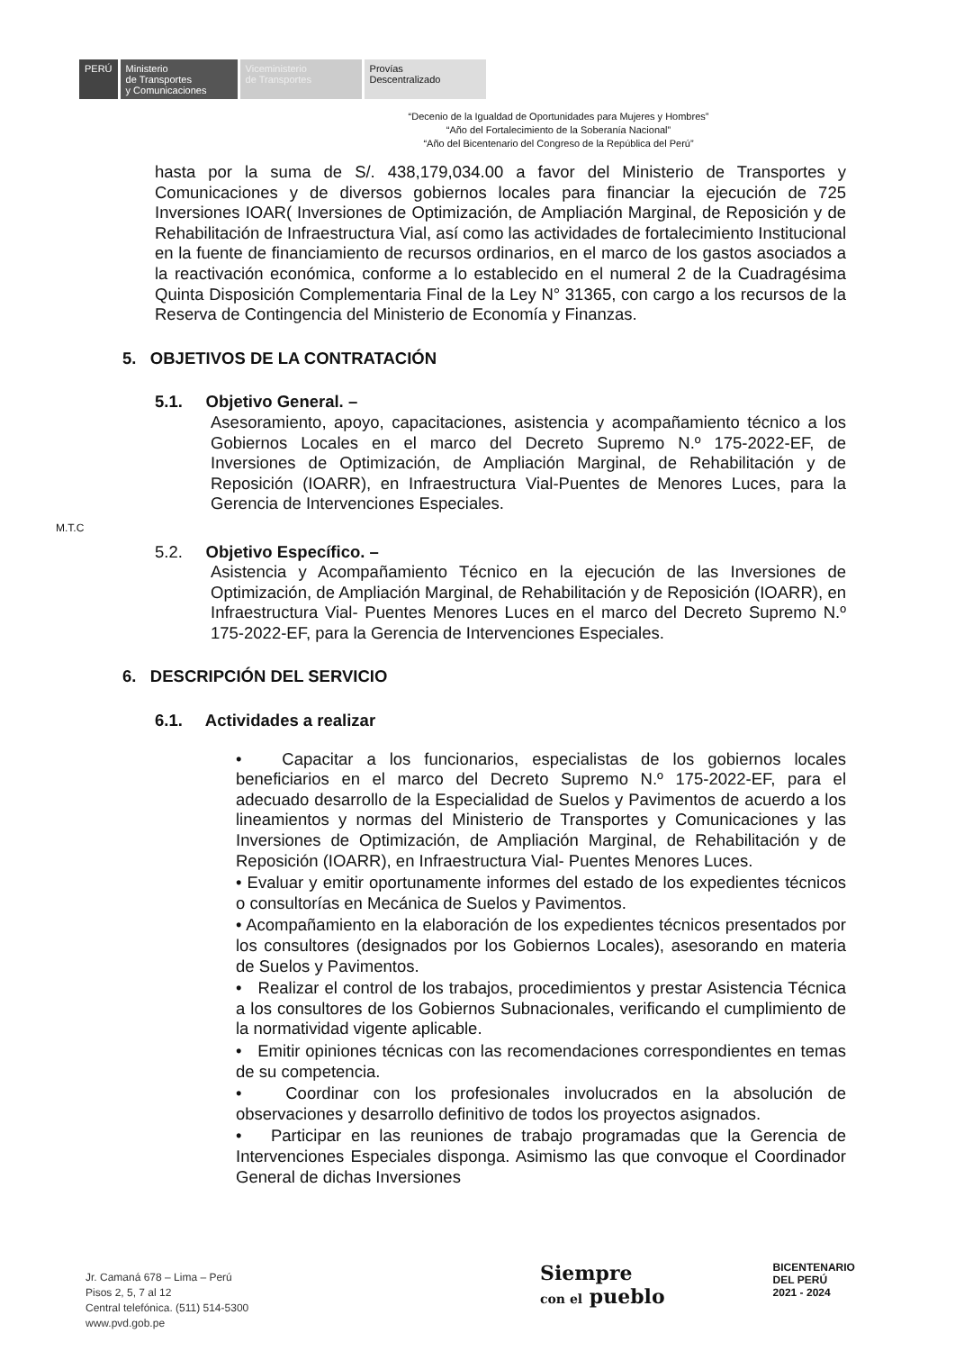PERÚ Ministerio
de Transportes
y Comunicaciones
Viceministerio
de Transportes
Provías
Descentralizado
“Decenio de la Igualdad de Oportunidades para Mujeres y Hombres”
“Año del Fortalecimiento de la Soberanía Nacional”
“Año del Bicentenario del Congreso de la República del Perú”
hasta por la suma de S/. 438,179,034.00 a favor del Ministerio de Transportes y Comunicaciones y de diversos gobiernos locales para financiar la ejecución de 725 Inversiones IOAR( Inversiones de Optimización, de Ampliación Marginal, de Reposición y de Rehabilitación de Infraestructura Vial, así como las actividades de fortalecimiento Institucional en la fuente de financiamiento de recursos ordinarios, en el marco de los gastos asociados a la reactivación económica, conforme a lo establecido en el numeral 2 de la Cuadragésima Quinta Disposición Complementaria Final de la Ley N° 31365, con cargo a los recursos de la Reserva de Contingencia del Ministerio de Economía y Finanzas.
5. OBJETIVOS DE LA CONTRATACIÓN
5.1. Objetivo General. –
Asesoramiento, apoyo, capacitaciones, asistencia y acompañamiento técnico a los Gobiernos Locales en el marco del Decreto Supremo N.º 175-2022-EF, de Inversiones de Optimización, de Ampliación Marginal, de Rehabilitación y de Reposición (IOARR), en Infraestructura Vial-Puentes de Menores Luces, para la Gerencia de Intervenciones Especiales.
M.T.C
5.2. Objetivo Específico. –
Asistencia y Acompañamiento Técnico en la ejecución de las Inversiones de Optimización, de Ampliación Marginal, de Rehabilitación y de Reposición (IOARR), en Infraestructura Vial- Puentes Menores Luces en el marco del Decreto Supremo N.º 175-2022-EF, para la Gerencia de Intervenciones Especiales.
6. DESCRIPCIÓN DEL SERVICIO
6.1. Actividades a realizar
• Capacitar a los funcionarios, especialistas de los gobiernos locales beneficiarios en el marco del Decreto Supremo N.º 175-2022-EF, para el adecuado desarrollo de la Especialidad de Suelos y Pavimentos de acuerdo a los lineamientos y normas del Ministerio de Transportes y Comunicaciones y las Inversiones de Optimización, de Ampliación Marginal, de Rehabilitación y de Reposición (IOARR), en Infraestructura Vial- Puentes Menores Luces.
• Evaluar y emitir oportunamente informes del estado de los expedientes técnicos o consultorías en Mecánica de Suelos y Pavimentos.
• Acompañamiento en la elaboración de los expedientes técnicos presentados por los consultores (designados por los Gobiernos Locales), asesorando en materia de Suelos y Pavimentos.
• Realizar el control de los trabajos, procedimientos y prestar Asistencia Técnica a los consultores de los Gobiernos Subnacionales, verificando el cumplimiento de la normatividad vigente aplicable.
• Emitir opiniones técnicas con las recomendaciones correspondientes en temas de su competencia.
• Coordinar con los profesionales involucrados en la absolución de observaciones y desarrollo definitivo de todos los proyectos asignados.
• Participar en las reuniones de trabajo programadas que la Gerencia de Intervenciones Especiales disponga. Asimismo las que convoque el Coordinador General de dichas Inversiones
Jr. Camaná 678 – Lima – Perú
Pisos 2, 5, 7 al 12
Central telefónica. (511) 514-5300
www.pvd.gob.pe
Siempre
con el pueblo
BICENTENARIO
DEL PERÚ
2021 - 2024